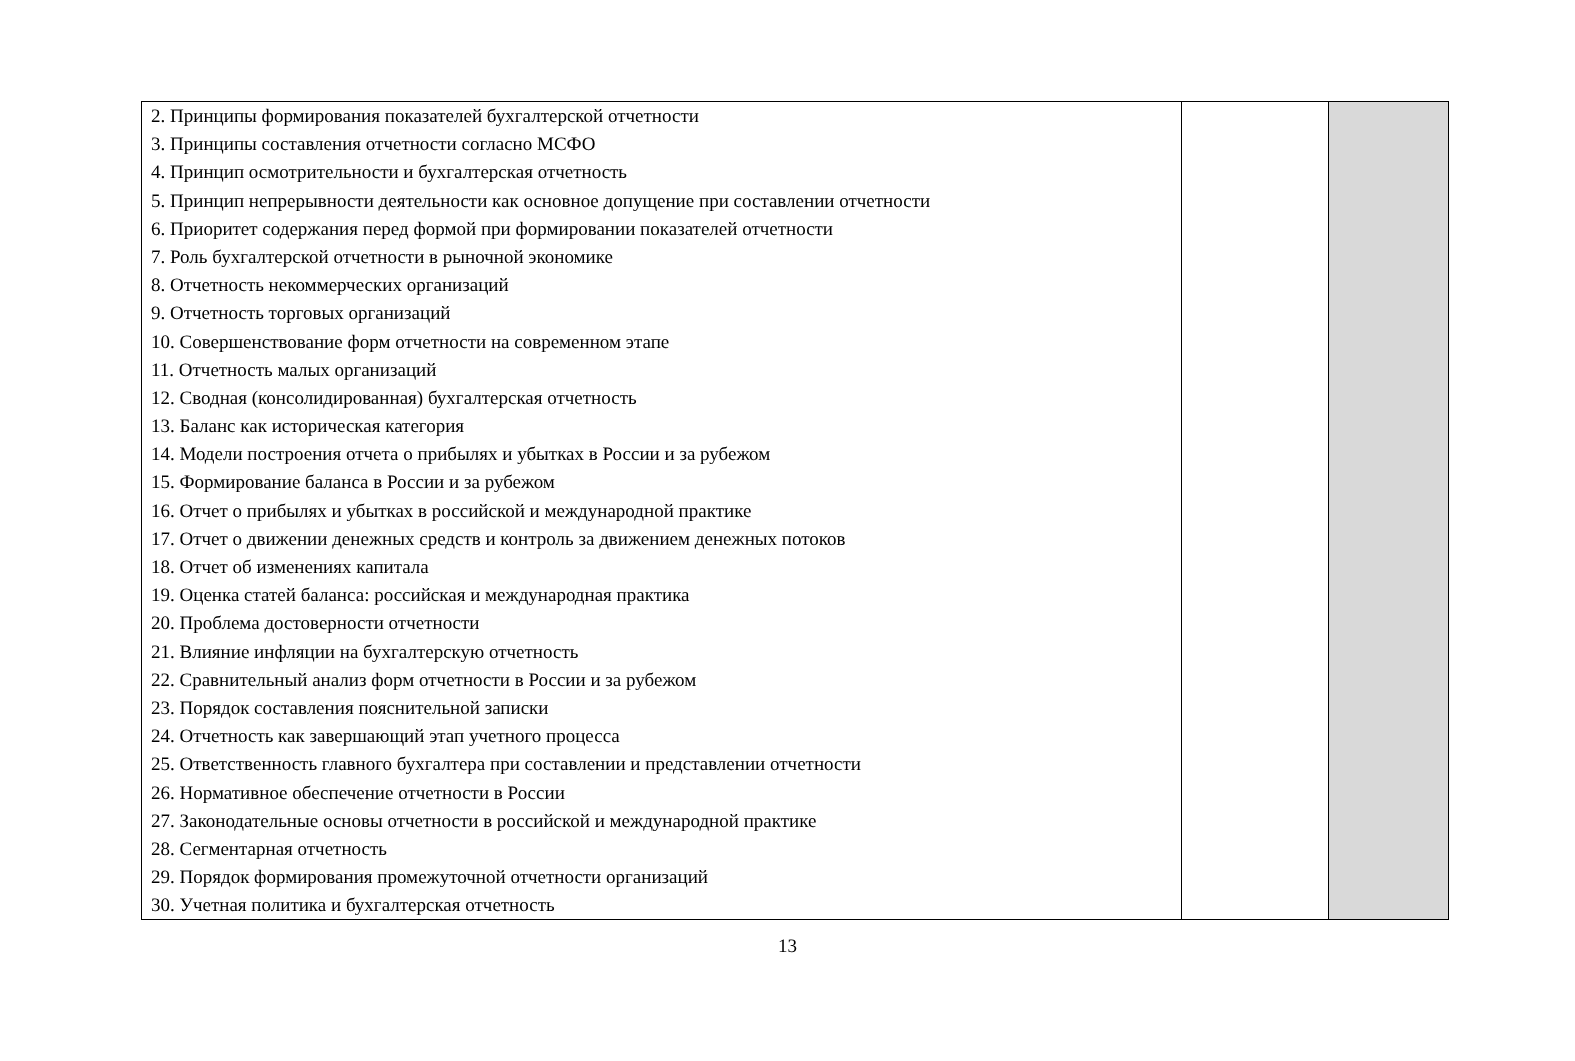| 2. Принципы формирования показателей бухгалтерской отчетности 3. Принципы составления отчетности согласно МСФО 4. Принцип осмотрительности и бухгалтерская отчетность 5. Принцип непрерывности деятельности как основное допущение при составлении отчетности 6. Приоритет содержания перед формой при формировании показателей отчетности 7. Роль бухгалтерской отчетности в рыночной экономике 8. Отчетность некоммерческих организаций 9. Отчетность торговых организаций 10. Совершенствование форм отчетности на современном этапе 11. Отчетность малых организаций 12. Сводная (консолидированная) бухгалтерская отчетность 13. Баланс как историческая категория 14. Модели построения отчета о прибылях и убытках в России и за рубежом 15. Формирование баланса в России и за рубежом 16. Отчет о прибылях и убытках в российской и международной практике 17. Отчет о движении денежных средств и контроль за движением денежных потоков 18. Отчет об изменениях капитала 19. Оценка статей баланса: российская и международная практика 20. Проблема достоверности отчетности 21. Влияние инфляции на бухгалтерскую отчетность 22. Сравнительный анализ форм отчетности в России и за рубежом 23. Порядок составления пояснительной записки 24. Отчетность как завершающий этап учетного процесса 25. Ответственность главного бухгалтера при составлении и представлении отчетности 26. Нормативное обеспечение отчетности в России 27. Законодательные основы отчетности в российской и международной практике 28. Сегментарная отчетность 29. Порядок формирования промежуточной отчетности организаций 30. Учетная политика и бухгалтерская отчетность | | |
13